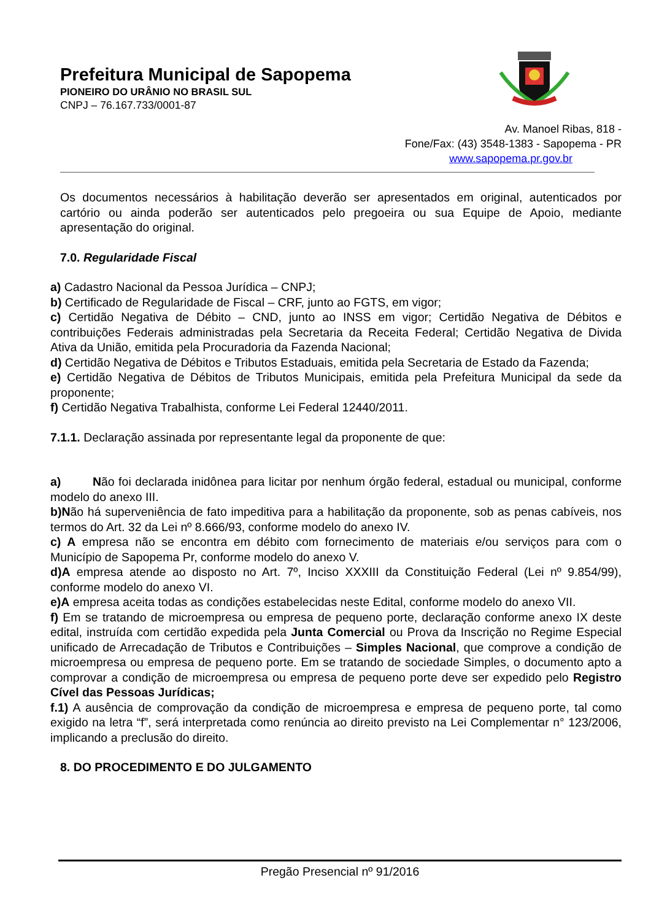Prefeitura Municipal de Sapopema
PIONEIRO DO URÂNIO NO BRASIL SUL
CNPJ – 76.167.733/0001-87
Av. Manoel Ribas, 818 -
Fone/Fax: (43) 3548-1383 - Sapopema - PR
www.sapopema.pr.gov.br
Os documentos necessários à habilitação deverão ser apresentados em original, autenticados por cartório ou ainda poderão ser autenticados pelo pregoeira ou sua Equipe de Apoio, mediante apresentação do original.
7.0. Regularidade Fiscal
a) Cadastro Nacional da Pessoa Jurídica – CNPJ;
b) Certificado de Regularidade de Fiscal – CRF, junto ao FGTS, em vigor;
c) Certidão Negativa de Débito – CND, junto ao INSS em vigor; Certidão Negativa de Débitos e contribuições Federais administradas pela Secretaria da Receita Federal; Certidão Negativa de Divida Ativa da União, emitida pela Procuradoria da Fazenda Nacional;
d) Certidão Negativa de Débitos e Tributos Estaduais, emitida pela Secretaria de Estado da Fazenda;
e) Certidão Negativa de Débitos de Tributos Municipais, emitida pela Prefeitura Municipal da sede da proponente;
f) Certidão Negativa Trabalhista, conforme Lei Federal 12440/2011.
7.1.1. Declaração assinada por representante legal da proponente de que:
a) Não foi declarada inidônea para licitar por nenhum órgão federal, estadual ou municipal, conforme modelo do anexo III.
b)Não há superveniência de fato impeditiva para a habilitação da proponente, sob as penas cabíveis, nos termos do Art. 32 da Lei nº 8.666/93, conforme modelo do anexo IV.
c) A empresa não se encontra em débito com fornecimento de materiais e/ou serviços para com o Município de Sapopema Pr, conforme modelo do anexo V.
d)A empresa atende ao disposto no Art. 7º, Inciso XXXIII da Constituição Federal (Lei nº 9.854/99), conforme modelo do anexo VI.
e)A empresa aceita todas as condições estabelecidas neste Edital, conforme modelo do anexo VII.
f) Em se tratando de microempresa ou empresa de pequeno porte, declaração conforme anexo IX deste edital, instruída com certidão expedida pela Junta Comercial ou Prova da Inscrição no Regime Especial unificado de Arrecadação de Tributos e Contribuições – Simples Nacional, que comprove a condição de microempresa ou empresa de pequeno porte. Em se tratando de sociedade Simples, o documento apto a comprovar a condição de microempresa ou empresa de pequeno porte deve ser expedido pelo Registro Cível das Pessoas Jurídicas;
f.1) A ausência de comprovação da condição de microempresa e empresa de pequeno porte, tal como exigido na letra “f”, será interpretada como renúncia ao direito previsto na Lei Complementar n° 123/2006, implicando a preclusão do direito.
8. DO PROCEDIMENTO E DO JULGAMENTO
Pregão Presencial nº 91/2016